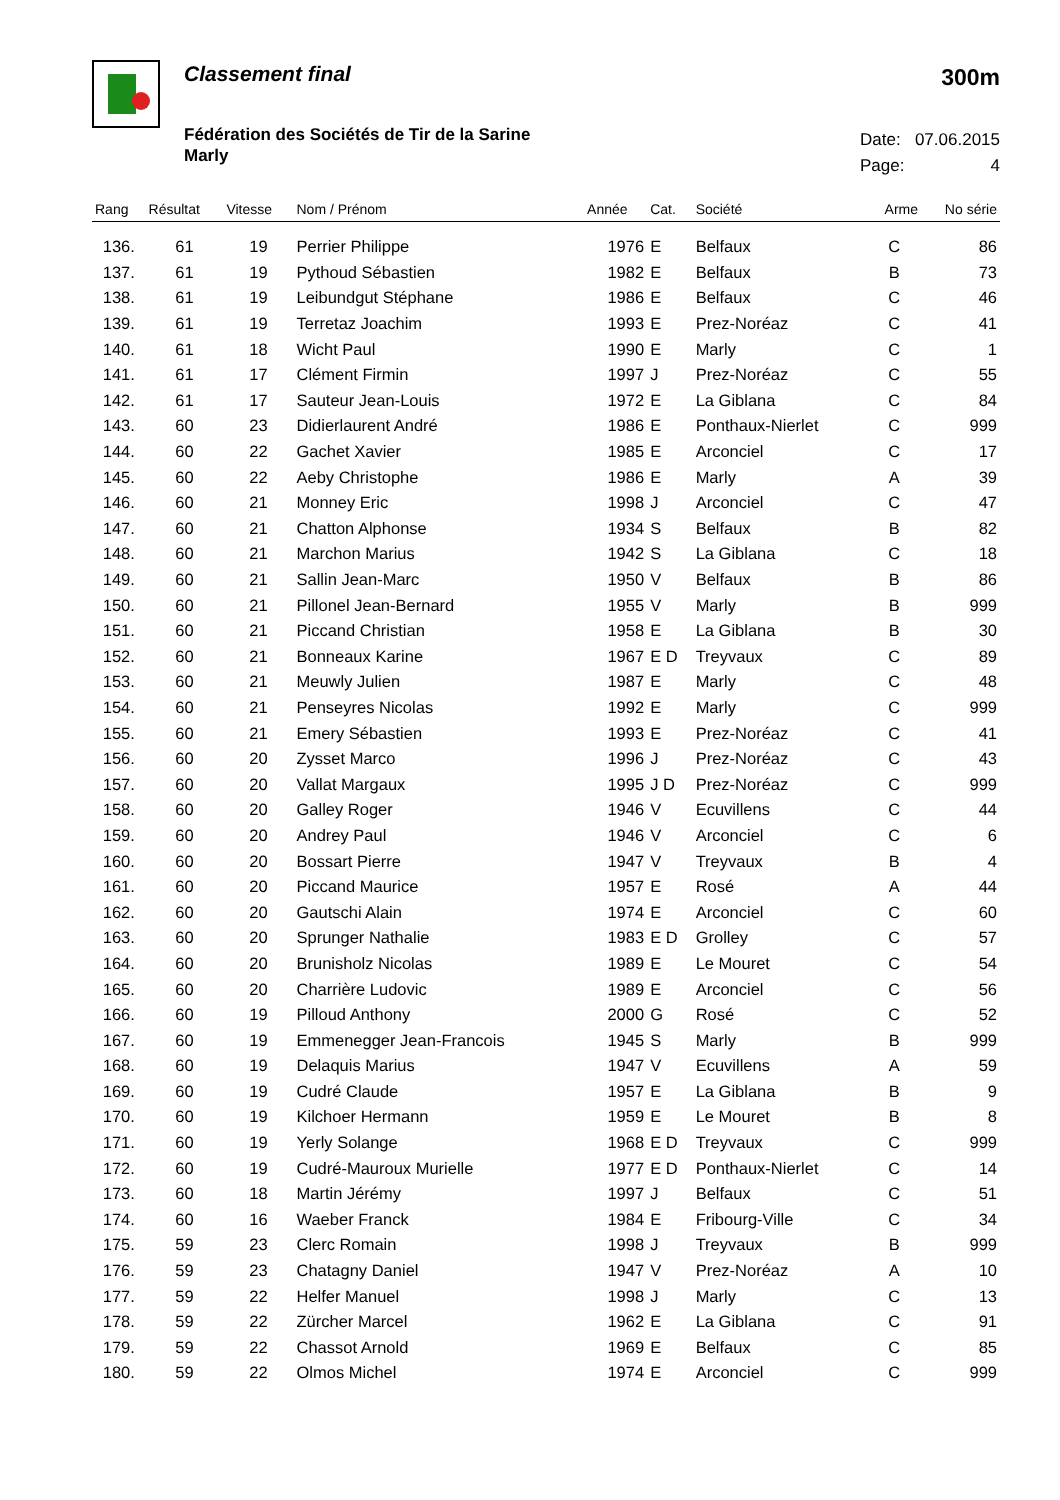Classement final
Fédération des Sociétés de Tir de la Sarine
Marly
300m
Date: 07.06.2015
Page: 4
| Rang | Résultat | Vitesse | Nom / Prénom | Année | Cat. | Société | Arme | No série |
| --- | --- | --- | --- | --- | --- | --- | --- | --- |
| 136. | 61 | 19 | Perrier Philippe | 1976 | E | Belfaux | C | 86 |
| 137. | 61 | 19 | Pythoud Sébastien | 1982 | E | Belfaux | B | 73 |
| 138. | 61 | 19 | Leibundgut Stéphane | 1986 | E | Belfaux | C | 46 |
| 139. | 61 | 19 | Terretaz Joachim | 1993 | E | Prez-Noréaz | C | 41 |
| 140. | 61 | 18 | Wicht Paul | 1990 | E | Marly | C | 1 |
| 141. | 61 | 17 | Clément Firmin | 1997 | J | Prez-Noréaz | C | 55 |
| 142. | 61 | 17 | Sauteur Jean-Louis | 1972 | E | La Giblana | C | 84 |
| 143. | 60 | 23 | Didierlaurent André | 1986 | E | Ponthaux-Nierlet | C | 999 |
| 144. | 60 | 22 | Gachet Xavier | 1985 | E | Arconciel | C | 17 |
| 145. | 60 | 22 | Aeby Christophe | 1986 | E | Marly | A | 39 |
| 146. | 60 | 21 | Monney Eric | 1998 | J | Arconciel | C | 47 |
| 147. | 60 | 21 | Chatton Alphonse | 1934 | S | Belfaux | B | 82 |
| 148. | 60 | 21 | Marchon Marius | 1942 | S | La Giblana | C | 18 |
| 149. | 60 | 21 | Sallin Jean-Marc | 1950 | V | Belfaux | B | 86 |
| 150. | 60 | 21 | Pillonel Jean-Bernard | 1955 | V | Marly | B | 999 |
| 151. | 60 | 21 | Piccand Christian | 1958 | E | La Giblana | B | 30 |
| 152. | 60 | 21 | Bonneaux Karine | 1967 | E D | Treyvaux | C | 89 |
| 153. | 60 | 21 | Meuwly Julien | 1987 | E | Marly | C | 48 |
| 154. | 60 | 21 | Penseyres Nicolas | 1992 | E | Marly | C | 999 |
| 155. | 60 | 21 | Emery Sébastien | 1993 | E | Prez-Noréaz | C | 41 |
| 156. | 60 | 20 | Zysset Marco | 1996 | J | Prez-Noréaz | C | 43 |
| 157. | 60 | 20 | Vallat Margaux | 1995 | J D | Prez-Noréaz | C | 999 |
| 158. | 60 | 20 | Galley Roger | 1946 | V | Ecuvillens | C | 44 |
| 159. | 60 | 20 | Andrey Paul | 1946 | V | Arconciel | C | 6 |
| 160. | 60 | 20 | Bossart Pierre | 1947 | V | Treyvaux | B | 4 |
| 161. | 60 | 20 | Piccand Maurice | 1957 | E | Rosé | A | 44 |
| 162. | 60 | 20 | Gautschi Alain | 1974 | E | Arconciel | C | 60 |
| 163. | 60 | 20 | Sprunger Nathalie | 1983 | E D | Grolley | C | 57 |
| 164. | 60 | 20 | Brunisholz Nicolas | 1989 | E | Le Mouret | C | 54 |
| 165. | 60 | 20 | Charrière Ludovic | 1989 | E | Arconciel | C | 56 |
| 166. | 60 | 19 | Pilloud Anthony | 2000 | G | Rosé | C | 52 |
| 167. | 60 | 19 | Emmenegger Jean-Francois | 1945 | S | Marly | B | 999 |
| 168. | 60 | 19 | Delaquis Marius | 1947 | V | Ecuvillens | A | 59 |
| 169. | 60 | 19 | Cudré Claude | 1957 | E | La Giblana | B | 9 |
| 170. | 60 | 19 | Kilchoer Hermann | 1959 | E | Le Mouret | B | 8 |
| 171. | 60 | 19 | Yerly Solange | 1968 | E D | Treyvaux | C | 999 |
| 172. | 60 | 19 | Cudré-Mauroux Murielle | 1977 | E D | Ponthaux-Nierlet | C | 14 |
| 173. | 60 | 18 | Martin Jérémy | 1997 | J | Belfaux | C | 51 |
| 174. | 60 | 16 | Waeber Franck | 1984 | E | Fribourg-Ville | C | 34 |
| 175. | 59 | 23 | Clerc Romain | 1998 | J | Treyvaux | B | 999 |
| 176. | 59 | 23 | Chatagny Daniel | 1947 | V | Prez-Noréaz | A | 10 |
| 177. | 59 | 22 | Helfer Manuel | 1998 | J | Marly | C | 13 |
| 178. | 59 | 22 | Zürcher Marcel | 1962 | E | La Giblana | C | 91 |
| 179. | 59 | 22 | Chassot Arnold | 1969 | E | Belfaux | C | 85 |
| 180. | 59 | 22 | Olmos Michel | 1974 | E | Arconciel | C | 999 |